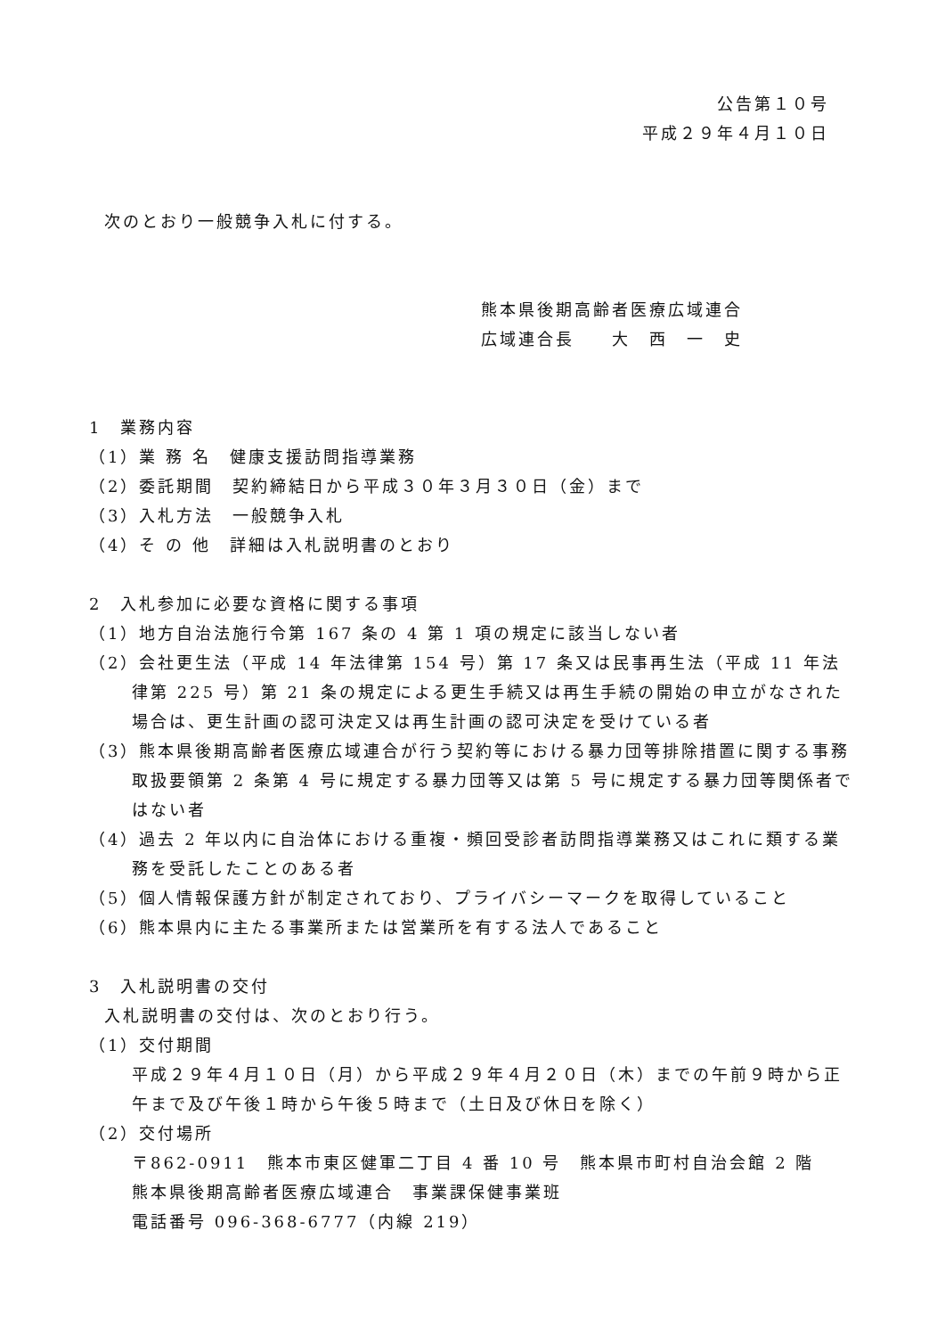公告第１０号
平成２９年４月１０日
次のとおり一般競争入札に付する。
熊本県後期高齢者医療広域連合
広域連合長　　大　西　一　史
1　業務内容
（1）業 務 名　健康支援訪問指導業務
（2）委託期間　契約締結日から平成３０年３月３０日（金）まで
（3）入札方法　一般競争入札
（4）そ の 他　詳細は入札説明書のとおり
2　入札参加に必要な資格に関する事項
（1）地方自治法施行令第 167 条の 4 第 1 項の規定に該当しない者
（2）会社更生法（平成 14 年法律第 154 号）第 17 条又は民事再生法（平成 11 年法律第 225 号）第 21 条の規定による更生手続又は再生手続の開始の申立がなされた場合は、更生計画の認可決定又は再生計画の認可決定を受けている者
（3）熊本県後期高齢者医療広域連合が行う契約等における暴力団等排除措置に関する事務取扱要領第 2 条第 4 号に規定する暴力団等又は第 5 号に規定する暴力団等関係者ではない者
（4）過去 2 年以内に自治体における重複・頻回受診者訪問指導業務又はこれに類する業務を受託したことのある者
（5）個人情報保護方針が制定されており、プライバシーマークを取得していること
（6）熊本県内に主たる事業所または営業所を有する法人であること
3　入札説明書の交付
入札説明書の交付は、次のとおり行う。
（1）交付期間
平成２９年４月１０日（月）から平成２９年４月２０日（木）までの午前９時から正午まで及び午後１時から午後５時まで（土日及び休日を除く）
（2）交付場所
〒862-0911　熊本市東区健軍二丁目 4 番 10 号　熊本県市町村自治会館 2 階
熊本県後期高齢者医療広域連合　事業課保健事業班
電話番号 096-368-6777（内線 219）